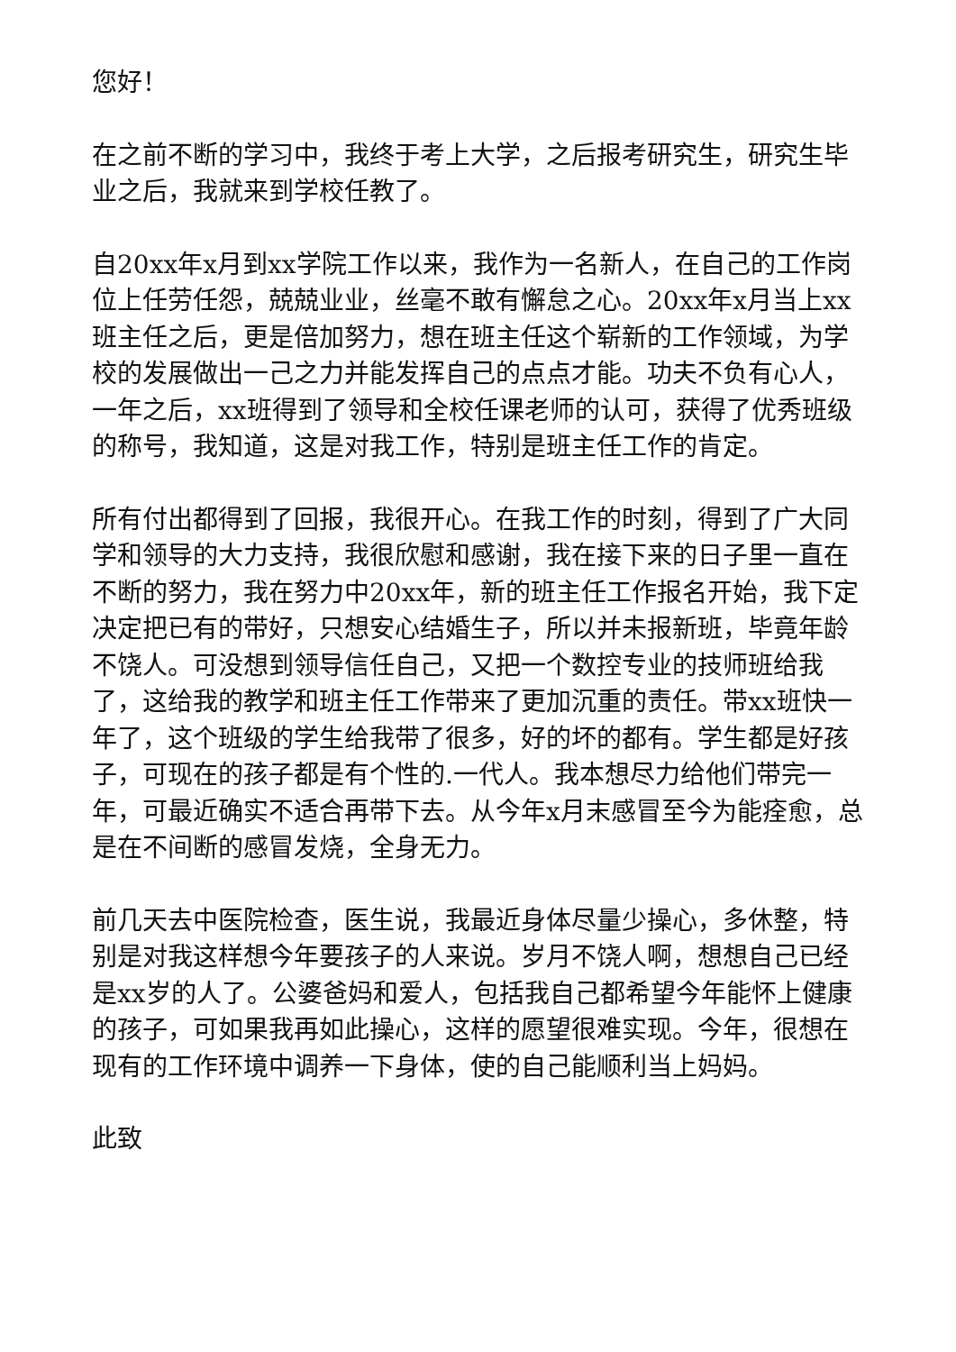您好！
在之前不断的学习中，我终于考上大学，之后报考研究生，研究生毕业之后，我就来到学校任教了。
自20xx年x月到xx学院工作以来，我作为一名新人，在自己的工作岗位上任劳任怨，兢兢业业，丝毫不敢有懈怠之心。20xx年x月当上xx班主任之后，更是倍加努力，想在班主任这个崭新的工作领域，为学校的发展做出一己之力并能发挥自己的点点才能。功夫不负有心人，一年之后，xx班得到了领导和全校任课老师的认可，获得了优秀班级的称号，我知道，这是对我工作，特别是班主任工作的肯定。
所有付出都得到了回报，我很开心。在我工作的时刻，得到了广大同学和领导的大力支持，我很欣慰和感谢，我在接下来的日子里一直在不断的努力，我在努力中20xx年，新的班主任工作报名开始，我下定决定把已有的带好，只想安心结婚生子，所以并未报新班，毕竟年龄不饶人。可没想到领导信任自己，又把一个数控专业的技师班给我了，这给我的教学和班主任工作带来了更加沉重的责任。带xx班快一年了，这个班级的学生给我带了很多，好的坏的都有。学生都是好孩子，可现在的孩子都是有个性的.一代人。我本想尽力给他们带完一年，可最近确实不适合再带下去。从今年x月末感冒至今为能痊愈，总是在不间断的感冒发烧，全身无力。
前几天去中医院检查，医生说，我最近身体尽量少操心，多休整，特别是对我这样想今年要孩子的人来说。岁月不饶人啊，想想自己已经是xx岁的人了。公婆爸妈和爱人，包括我自己都希望今年能怀上健康的孩子，可如果我再如此操心，这样的愿望很难实现。今年，很想在现有的工作环境中调养一下身体，使的自己能顺利当上妈妈。
此致